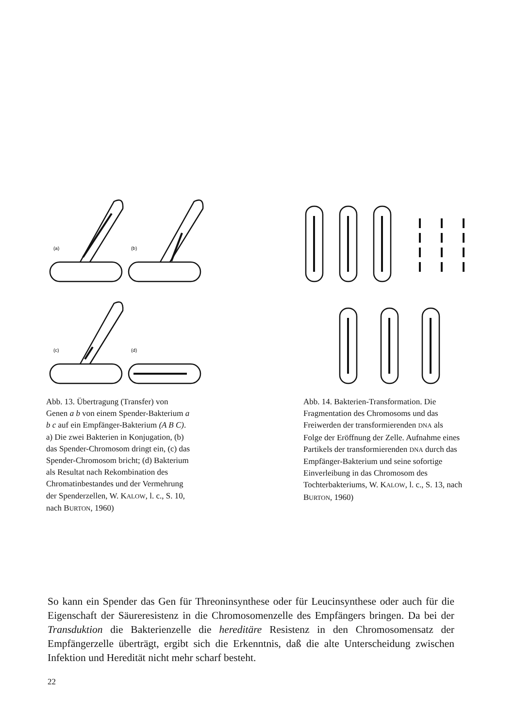(a)
(b)
(c)
(d)
Abb. 13. Übertragung (Transfer) von Genen a b von einem Spender-Bakterium a b c auf ein Empfänger-Bakterium (A B C). a) Die zwei Bakterien in Konjugation, (b) das Spender-Chromosom dringt ein, (c) das Spender-Chromosom bricht; (d) Bakterium als Resultat nach Rekombination des Chromatinbestandes und der Vermehrung der Spenderzellen, W. KALOW, l. c., S. 10, nach BURTON, 1960)
Abb. 14. Bakterien-Transformation. Die Fragmentation des Chromosoms und das Freiwerden der transformierenden DNA als Folge der Eröffnung der Zelle. Aufnahme eines Partikels der transformierenden DNA durch das Empfänger-Bakterium und seine sofortige Einverleibung in das Chromosom des Tochterbakteriums, W. KALOW, l. c., S. 13, nach BURTON, 1960)
So kann ein Spender das Gen für Threoninsynthese oder für Leucinsynthese oder auch für die Eigenschaft der Säureresistenz in die Chromosomenzelle des Empfängers bringen. Da bei der Transduktion die Bakterienzelle die hereditäre Resistenz in den Chromosomensatz der Empfängerzelle überträgt, ergibt sich die Erkenntnis, daß die alte Unterscheidung zwischen Infektion und Heredität nicht mehr scharf besteht.
22